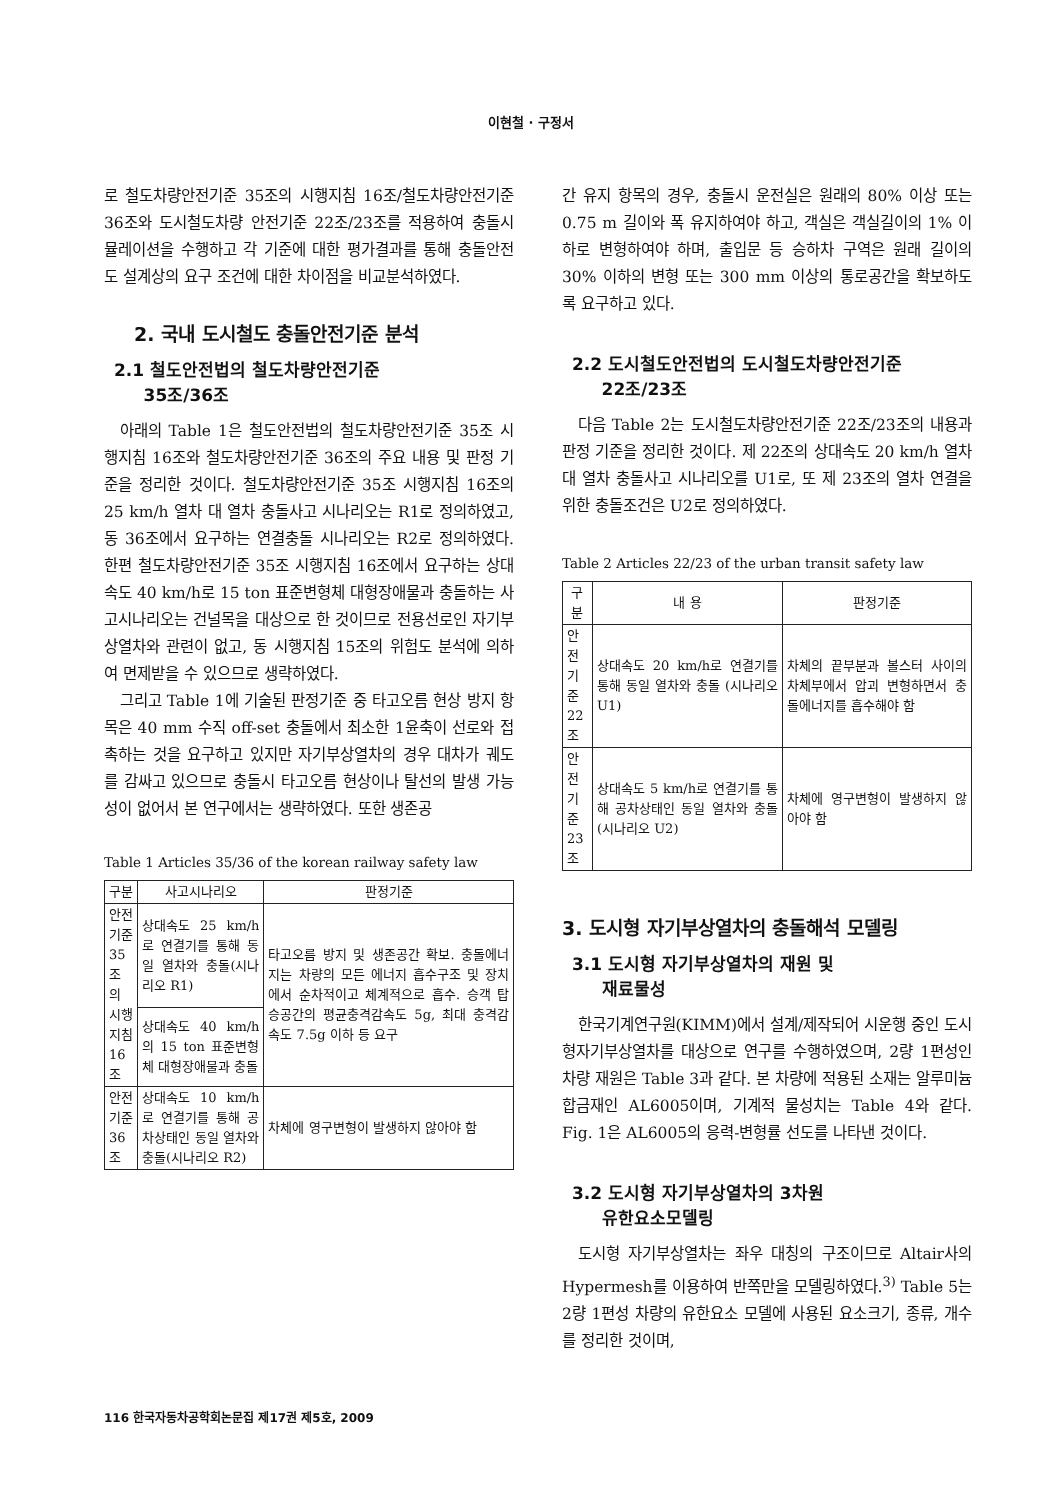이현철 · 구정서
로 철도차량안전기준 35조의 시행지침 16조/철도차량안전기준 36조와 도시철도차량 안전기준 22조/23조를 적용하여 충돌시뮬레이션을 수행하고 각 기준에 대한 평가결과를 통해 충돌안전도 설계상의 요구 조건에 대한 차이점을 비교분석하였다.
2. 국내 도시철도 충돌안전기준 분석
2.1 철도안전법의 철도차량안전기준
35조/36조
아래의 Table 1은 철도안전법의 철도차량안전기준 35조 시행지침 16조와 철도차량안전기준 36조의 주요 내용 및 판정 기준을 정리한 것이다. 철도차량안전기준 35조 시행지침 16조의 25 km/h 열차 대 열차 충돌사고 시나리오는 R1로 정의하였고, 동 36조에서 요구하는 연결충돌 시나리오는 R2로 정의하였다. 한편 철도차량안전기준 35조 시행지침 16조에서 요구하는 상대속도 40 km/h로 15 ton 표준변형체 대형장애물과 충돌하는 사고시나리오는 건널목을 대상으로 한 것이므로 전용선로인 자기부상열차와 관련이 없고, 동 시행지침 15조의 위험도 분석에 의하여 면제받을 수 있으므로 생략하였다.
그리고 Table 1에 기술된 판정기준 중 타고오름 현상 방지 항목은 40 mm 수직 off-set 충돌에서 최소한 1윤축이 선로와 접촉하는 것을 요구하고 있지만 자기부상열차의 경우 대차가 궤도를 감싸고 있으므로 충돌시 타고오름 현상이나 탈선의 발생 가능성이 없어서 본 연구에서는 생략하였다. 또한 생존공
Table 1 Articles 35/36 of the korean railway safety law
| 구분 | 사고시나리오 | 판정기준 |
| --- | --- | --- |
| 안전 기준 35조 의 시행 지침16조 | 상대속도 25 km/h로 연결기를 통해 동일 열차와 충돌(시나리오 R1) | 타고오름 방지 및 생존공간 확보. 충돌에너지는 차량의 모든 에너지 흡수구조 및 장치에서 순차적이고 체계적으로 흡수. 승객 탑승공간의 평균충격감속도 5g, 최대 충격감속도 7.5g 이하 등 요구 |
| | 상대속도 40 km/h의 15 ton 표준변형체 대형장애물과 충돌 | |
| 안전 기준 36조 | 상대속도 10 km/h로 연결기를 통해 공차상태인 동일 열차와 충돌(시나리오 R2) | 차체에 영구변형이 발생하지 않아야 함 |
간 유지 항목의 경우, 충돌시 운전실은 원래의 80% 이상 또는 0.75 m 길이와 폭 유지하여야 하고, 객실은 객실길이의 1% 이하로 변형하여야 하며, 출입문 등 승하차 구역은 원래 길이의 30% 이하의 변형 또는 300 mm 이상의 통로공간을 확보하도록 요구하고 있다.
2.2 도시철도안전법의 도시철도차량안전기준
22조/23조
다음 Table 2는 도시철도차량안전기준 22조/23조의 내용과 판정 기준을 정리한 것이다. 제 22조의 상대속도 20 km/h 열차 대 열차 충돌사고 시나리오를 U1로, 또 제 23조의 열차 연결을 위한 충돌조건은 U2로 정의하였다.
Table 2 Articles 22/23 of the urban transit safety law
| 구분 | 내 용 | 판정기준 |
| --- | --- | --- |
| 안전 기준 22조 | 상대속도 20 km/h로 연결기를 통해 동일 열차와 충돌 (시나리오 U1) | 차체의 끝부분과 볼스터 사이의 차체부에서 압괴 변형하면서 충돌에너지를 흡수해야 함 |
| 안전 기준 23조 | 상대속도 5 km/h로 연결기를 통해 공차상태인 동일 열차와 충돌 (시나리오 U2) | 차체에 영구변형이 발생하지 않아야 함 |
3. 도시형 자기부상열차의 충돌해석 모델링
3.1 도시형 자기부상열차의 재원 및
재료물성
한국기계연구원(KIMM)에서 설계/제작되어 시운행 중인 도시형자기부상열차를 대상으로 연구를 수행하였으며, 2량 1편성인 차량 재원은 Table 3과 같다. 본 차량에 적용된 소재는 알루미늄 합금재인 AL6005이며, 기계적 물성치는 Table 4와 같다. Fig. 1은 AL6005의 응력-변형률 선도를 나타낸 것이다.
3.2 도시형 자기부상열차의 3차원
유한요소모델링
도시형 자기부상열차는 좌우 대칭의 구조이므로 Altair사의 Hypermesh를 이용하여 반쪽만을 모델링하였다.<sup>3)</sup> Table 5는 2량 1편성 차량의 유한요소 모델에 사용된 요소크기, 종류, 개수를 정리한 것이며,
116 한국자동차공학회논문집 제17권 제5호, 2009